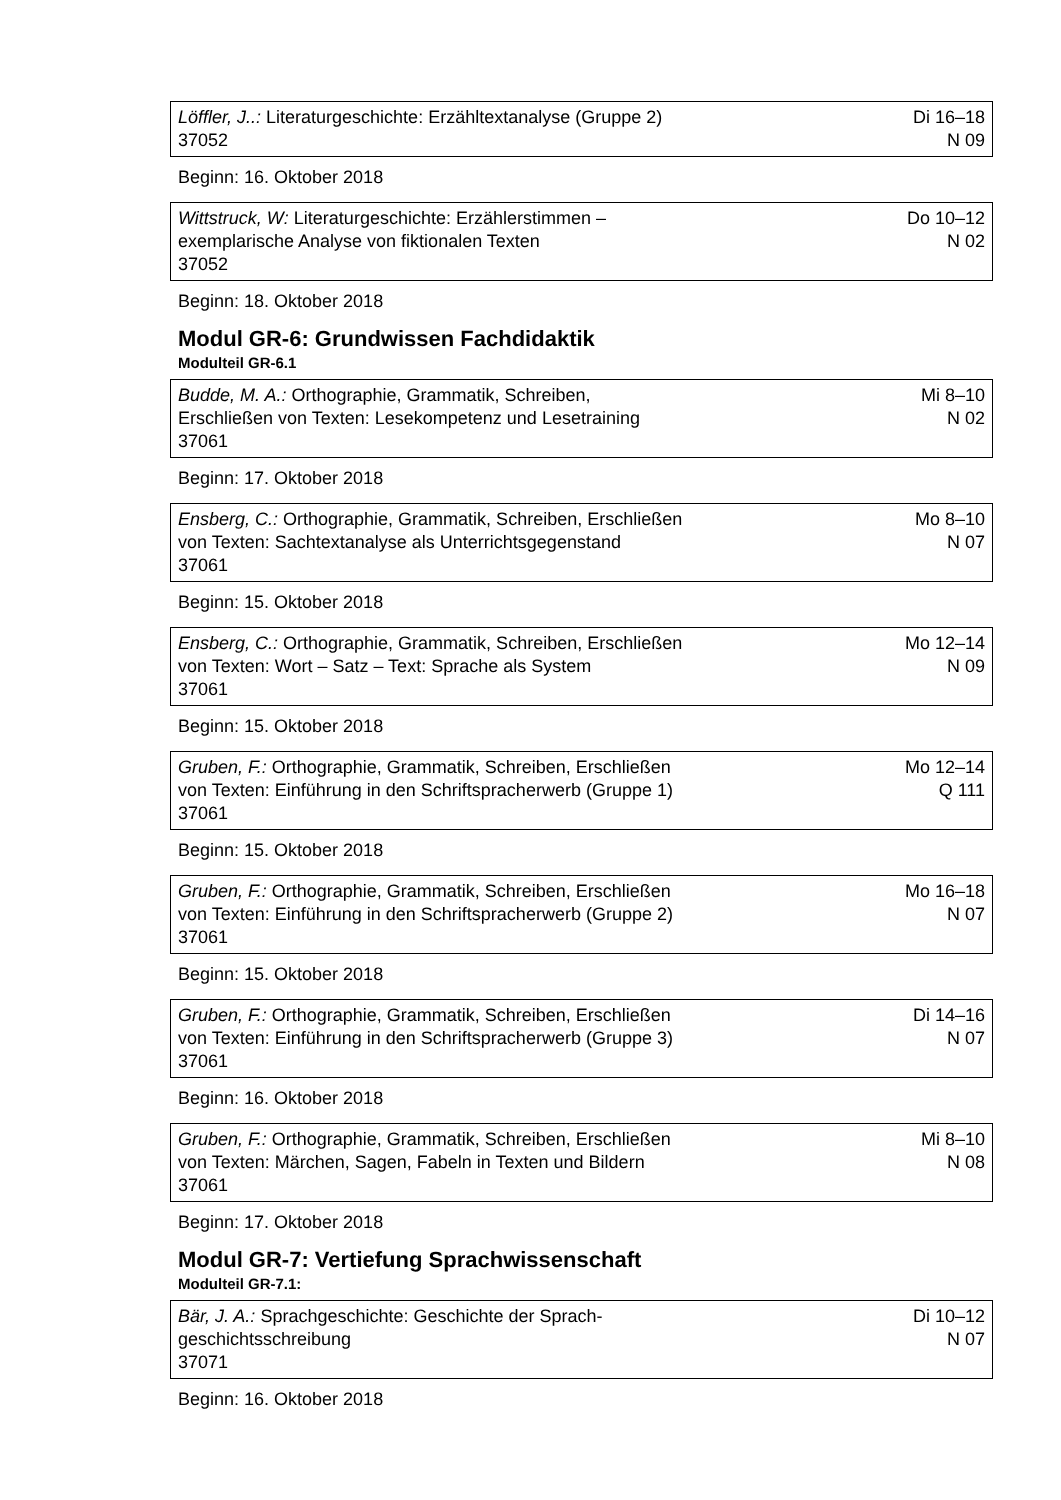| Löffler, J..: Literaturgeschichte: Erzähltextanalyse (Gruppe 2) 37052 | Di 16–18 N 09 |
Beginn: 16. Oktober 2018
| Wittstruck, W: Literaturgeschichte: Erzählerstimmen – exemplarische Analyse von fiktionalen Texten 37052 | Do 10–12 N 02 |
Beginn: 18. Oktober 2018
Modul GR-6: Grundwissen Fachdidaktik
Modulteil GR-6.1
| Budde, M. A.: Orthographie, Grammatik, Schreiben, Erschließen von Texten: Lesekompetenz und Lesetraining 37061 | Mi 8–10 N 02 |
Beginn: 17. Oktober 2018
| Ensberg, C.: Orthographie, Grammatik, Schreiben, Erschließen von Texten: Sachtextanalyse als Unterrichtsgegenstand 37061 | Mo 8–10 N 07 |
Beginn: 15. Oktober 2018
| Ensberg, C.: Orthographie, Grammatik, Schreiben, Erschließen von Texten: Wort – Satz – Text: Sprache als System 37061 | Mo 12–14 N 09 |
Beginn: 15. Oktober 2018
| Gruben, F.: Orthographie, Grammatik, Schreiben, Erschließen von Texten: Einführung in den Schriftspracherwerb (Gruppe 1) 37061 | Mo 12–14 Q 111 |
Beginn: 15. Oktober 2018
| Gruben, F.: Orthographie, Grammatik, Schreiben, Erschließen von Texten: Einführung in den Schriftspracherwerb (Gruppe 2) 37061 | Mo 16–18 N 07 |
Beginn: 15. Oktober 2018
| Gruben, F.: Orthographie, Grammatik, Schreiben, Erschließen von Texten: Einführung in den Schriftspracherwerb (Gruppe 3) 37061 | Di 14–16 N 07 |
Beginn: 16. Oktober 2018
| Gruben, F.: Orthographie, Grammatik, Schreiben, Erschließen von Texten: Märchen, Sagen, Fabeln in Texten und Bildern 37061 | Mi 8–10 N 08 |
Beginn: 17. Oktober 2018
Modul GR-7: Vertiefung Sprachwissenschaft
Modulteil GR-7.1:
| Bär, J. A.: Sprachgeschichte: Geschichte der Sprach- geschichtsschreibung 37071 | Di 10–12 N 07 |
Beginn: 16. Oktober 2018